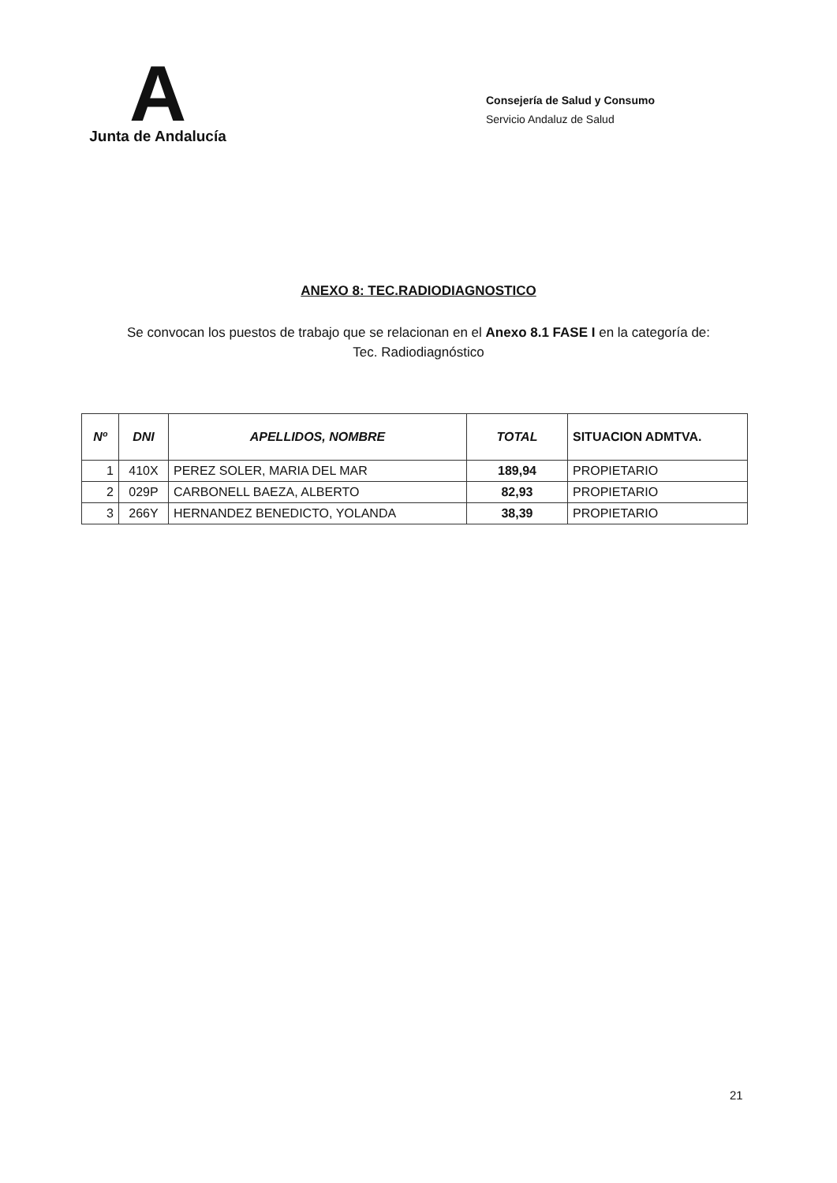A
Junta de Andalucía
Consejería de Salud y Consumo
Servicio Andaluz de Salud
ANEXO 8: TEC.RADIODIAGNOSTICO
Se convocan los puestos de trabajo que se relacionan en el Anexo 8.1 FASE I en la categoría de:
Tec. Radiodiagnóstico
| Nº | DNI | APELLIDOS, NOMBRE | TOTAL | SITUACION ADMTVA. |
| --- | --- | --- | --- | --- |
| 1 | 410X | PEREZ SOLER, MARIA DEL MAR | 189,94 | PROPIETARIO |
| 2 | 029P | CARBONELL BAEZA, ALBERTO | 82,93 | PROPIETARIO |
| 3 | 266Y | HERNANDEZ BENEDICTO, YOLANDA | 38,39 | PROPIETARIO |
21